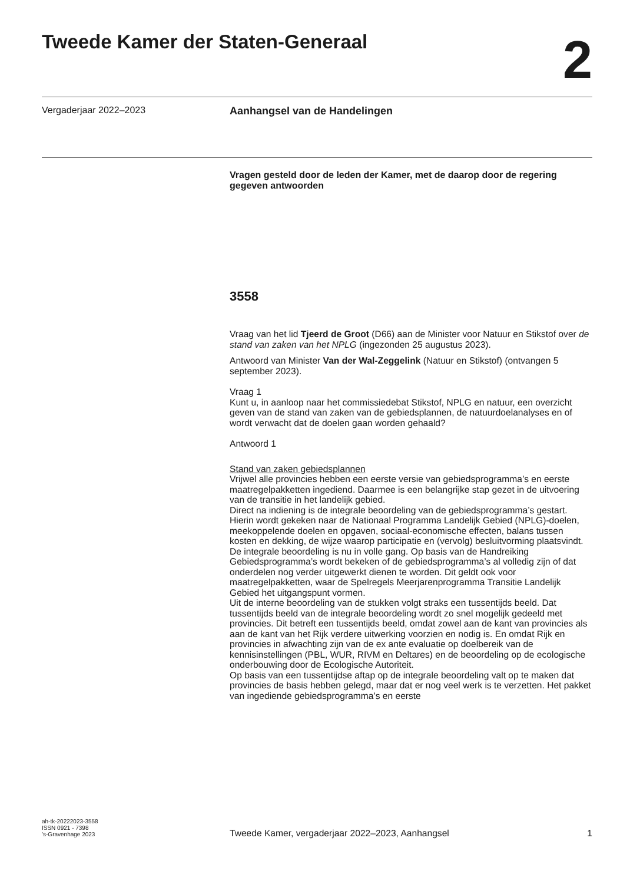Tweede Kamer der Staten-Generaal
2
Vergaderjaar 2022–2023 Aanhangsel van de Handelingen
Vragen gesteld door de leden der Kamer, met de daarop door de regering gegeven antwoorden
3558
Vraag van het lid Tjeerd de Groot (D66) aan de Minister voor Natuur en Stikstof over de stand van zaken van het NPLG (ingezonden 25 augustus 2023).
Antwoord van Minister Van der Wal-Zeggelink (Natuur en Stikstof) (ontvangen 5 september 2023).
Vraag 1
Kunt u, in aanloop naar het commissiedebat Stikstof, NPLG en natuur, een overzicht geven van de stand van zaken van de gebiedsplannen, de natuurdoelanalyses en of wordt verwacht dat de doelen gaan worden gehaald?
Antwoord 1
Stand van zaken gebiedsplannen
Vrijwel alle provincies hebben een eerste versie van gebiedsprogramma’s en eerste maatregelpakketten ingediend. Daarmee is een belangrijke stap gezet in de uitvoering van de transitie in het landelijk gebied.
Direct na indiening is de integrale beoordeling van de gebiedsprogramma’s gestart. Hierin wordt gekeken naar de Nationaal Programma Landelijk Gebied (NPLG)-doelen, meekoppelende doelen en opgaven, sociaal-economische effecten, balans tussen kosten en dekking, de wijze waarop participatie en (vervolg) besluitvorming plaatsvindt. De integrale beoordeling is nu in volle gang. Op basis van de Handreiking Gebiedsprogramma’s wordt bekeken of de gebiedsprogramma’s al volledig zijn of dat onderdelen nog verder uitgewerkt dienen te worden. Dit geldt ook voor maatregelpakketten, waar de Spelregels Meerjarenprogramma Transitie Landelijk Gebied het uitgangspunt vormen.
Uit de interne beoordeling van de stukken volgt straks een tussentijds beeld. Dat tussentijds beeld van de integrale beoordeling wordt zo snel mogelijk gedeeld met provincies. Dit betreft een tussentijds beeld, omdat zowel aan de kant van provincies als aan de kant van het Rijk verdere uitwerking voorzien en nodig is. En omdat Rijk en provincies in afwachting zijn van de ex ante evaluatie op doelbereik van de kennisinstellingen (PBL, WUR, RIVM en Deltares) en de beoordeling op de ecologische onderbouwing door de Ecologische Autoriteit.
Op basis van een tussentijdse aftap op de integrale beoordeling valt op te maken dat provincies de basis hebben gelegd, maar dat er nog veel werk is te verzetten. Het pakket van ingediende gebiedsprogramma’s en eerste
ah-tk-20222023-3558
ISSN 0921 - 7398
’s-Gravenhage 2023
Tweede Kamer, vergaderjaar 2022–2023, Aanhangsel 1